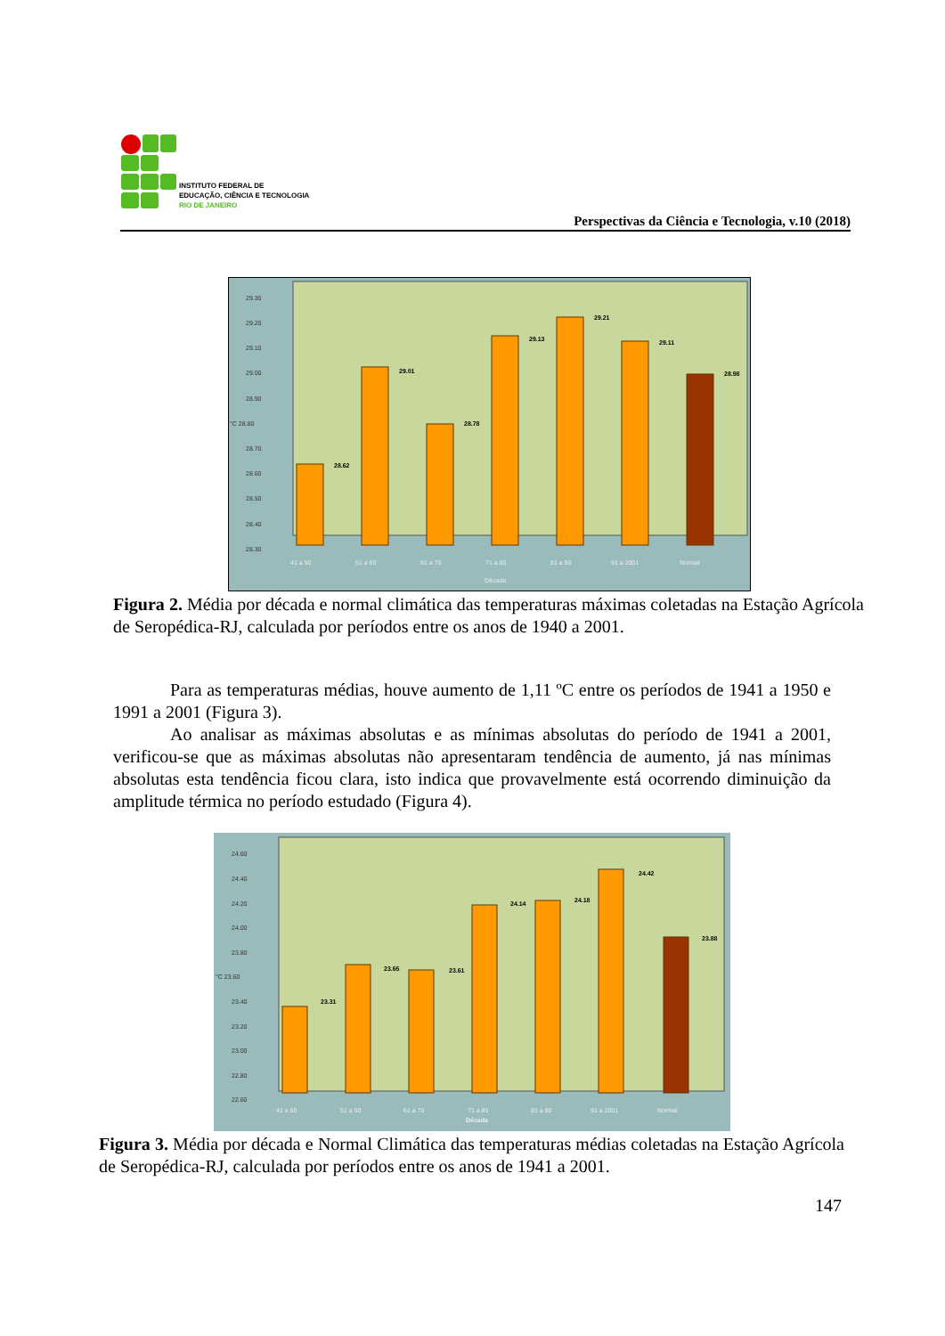INSTITUTO FEDERAL DE
EDUCAÇÃO, CIÊNCIA E TECNOLOGIA
RIO DE JANEIRO
Perspectivas da Ciência e Tecnologia, v.10 (2018)
29.30
29.20
29.10
29.00
28.90
°C 28.80
28.70
28.60
28.50
28.40
28.30
28.62
29.01
28.78
29.13
29.21
29.11
28.98
41 a 50
51 a 60
61 a 70
71 a 80
81 a 90
91 a 2001
Normal
Década
Figura 2. Média por década e normal climática das temperaturas máximas coletadas na Estação Agrícola de Seropédica-RJ, calculada por períodos entre os anos de 1940 a 2001.
Para as temperaturas médias, houve aumento de 1,11 ºC entre os períodos de 1941 a 1950 e 1991 a 2001 (Figura 3).
Ao analisar as máximas absolutas e as mínimas absolutas do período de 1941 a 2001, verificou-se que as máximas absolutas não apresentaram tendência de aumento, já nas mínimas absolutas esta tendência ficou clara, isto indica que provavelmente está ocorrendo diminuição da amplitude térmica no período estudado (Figura 4).
24.60
24.40
24.20
24.00
23.80
°C 23.60
23.40
23.20
23.00
22.80
22.60
23.31
23.65
23.61
24.14
24.18
24.42
23.88
41 a 50
51 a 60
61 a 70
71 a 80
81 a 90
91 a 2001
Normal
Década
Figura 3. Média por década e Normal Climática das temperaturas médias coletadas na Estação Agrícola de Seropédica-RJ, calculada por períodos entre os anos de 1941 a 2001.
147